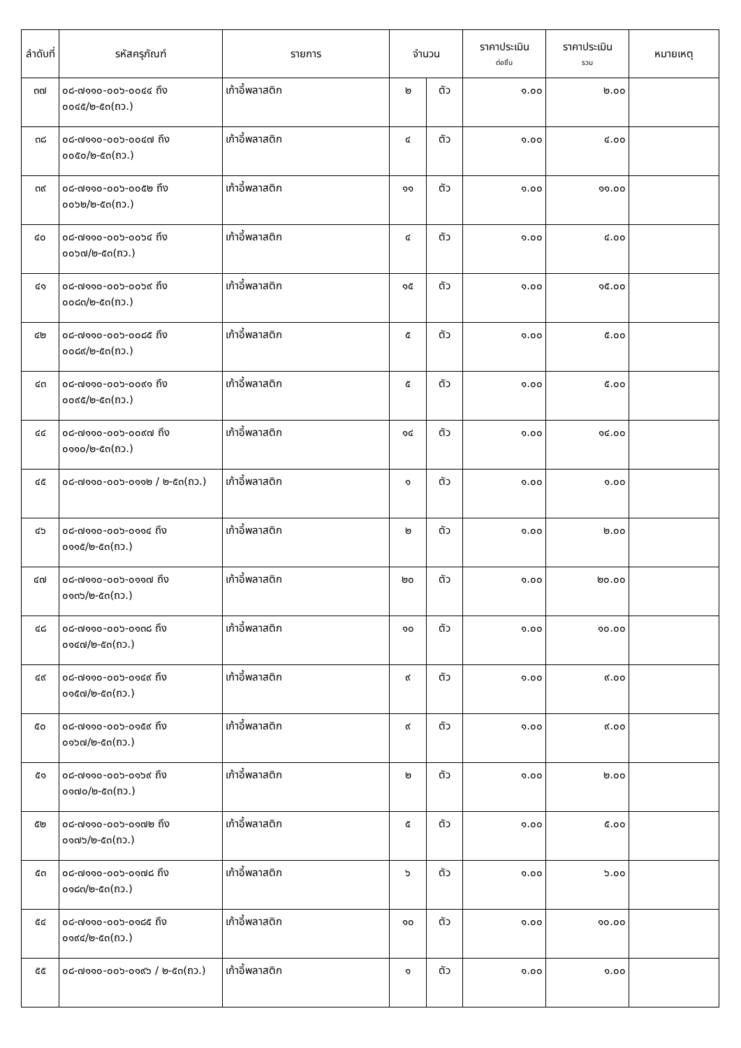| ลำดับที่ | รหัสครุภัณฑ์ | รายการ | จำนวน | | ราคาประเมิน ต่อชิ้น | ราคาประเมิน รวม | หมายเหตุ |
| --- | --- | --- | --- | --- | --- | --- | --- |
| ๓๗ | ๐๘-๗๑๑๐-๐๐๖-๐๐๔๔ ถึง ๐๐๔๕/๒-๕๓(ถว.) | เก้าอี้พลาสติก | ๒ | ตัว | ๑.๐๐ | ๒.๐๐ | |
| ๓๘ | ๐๘-๗๑๑๐-๐๐๖-๐๐๔๗ ถึง ๐๐๕๐/๒-๕๓(ถว.) | เก้าอี้พลาสติก | ๔ | ตัว | ๑.๐๐ | ๔.๐๐ | |
| ๓๙ | ๐๘-๗๑๑๐-๐๐๖-๐๐๕๒ ถึง ๐๐๖๒/๒-๕๓(ถว.) | เก้าอี้พลาสติก | ๑๑ | ตัว | ๑.๐๐ | ๑๑.๐๐ | |
| ๔๐ | ๐๘-๗๑๑๐-๐๐๖-๐๐๖๔ ถึง ๐๐๖๗/๒-๕๓(ถว.) | เก้าอี้พลาสติก | ๔ | ตัว | ๑.๐๐ | ๔.๐๐ | |
| ๔๑ | ๐๘-๗๑๑๐-๐๐๖-๐๐๖๙ ถึง ๐๐๘๓/๒-๕๓(ถว.) | เก้าอี้พลาสติก | ๑๕ | ตัว | ๑.๐๐ | ๑๕.๐๐ | |
| ๔๒ | ๐๘-๗๑๑๐-๐๐๖-๐๐๘๕ ถึง ๐๐๘๙/๒-๕๓(ถว.) | เก้าอี้พลาสติก | ๕ | ตัว | ๑.๐๐ | ๕.๐๐ | |
| ๔๓ | ๐๘-๗๑๑๐-๐๐๖-๐๐๙๑ ถึง ๐๐๙๕/๒-๕๓(ถว.) | เก้าอี้พลาสติก | ๕ | ตัว | ๑.๐๐ | ๕.๐๐ | |
| ๔๔ | ๐๘-๗๑๑๐-๐๐๖-๐๐๙๗ ถึง ๐๑๑๐/๒-๕๓(ถว.) | เก้าอี้พลาสติก | ๑๔ | ตัว | ๑.๐๐ | ๑๔.๐๐ | |
| ๔๕ | ๐๘-๗๑๑๐-๐๐๖-๐๑๑๒ / ๒-๕๓(ถว.) | เก้าอี้พลาสติก | ๑ | ตัว | ๑.๐๐ | ๑.๐๐ | |
| ๔๖ | ๐๘-๗๑๑๐-๐๐๖-๐๑๑๔ ถึง ๐๑๑๕/๒-๕๓(ถว.) | เก้าอี้พลาสติก | ๒ | ตัว | ๑.๐๐ | ๒.๐๐ | |
| ๔๗ | ๐๘-๗๑๑๐-๐๐๖-๐๑๑๗ ถึง ๐๑๓๖/๒-๕๓(ถว.) | เก้าอี้พลาสติก | ๒๐ | ตัว | ๑.๐๐ | ๒๐.๐๐ | |
| ๔๘ | ๐๘-๗๑๑๐-๐๐๖-๐๑๓๘ ถึง ๐๑๔๗/๒-๕๓(ถว.) | เก้าอี้พลาสติก | ๑๐ | ตัว | ๑.๐๐ | ๑๐.๐๐ | |
| ๔๙ | ๐๘-๗๑๑๐-๐๐๖-๐๑๔๙ ถึง ๐๑๕๗/๒-๕๓(ถว.) | เก้าอี้พลาสติก | ๙ | ตัว | ๑.๐๐ | ๙.๐๐ | |
| ๕๐ | ๐๘-๗๑๑๐-๐๐๖-๐๑๕๙ ถึง ๐๑๖๗/๒-๕๓(ถว.) | เก้าอี้พลาสติก | ๙ | ตัว | ๑.๐๐ | ๙.๐๐ | |
| ๕๑ | ๐๘-๗๑๑๐-๐๐๖-๐๑๖๙ ถึง ๐๑๗๐/๒-๕๓(ถว.) | เก้าอี้พลาสติก | ๒ | ตัว | ๑.๐๐ | ๒.๐๐ | |
| ๕๒ | ๐๘-๗๑๑๐-๐๐๖-๐๑๗๒ ถึง ๐๑๗๖/๒-๕๓(ถว.) | เก้าอี้พลาสติก | ๕ | ตัว | ๑.๐๐ | ๕.๐๐ | |
| ๕๓ | ๐๘-๗๑๑๐-๐๐๖-๐๑๗๘ ถึง ๐๑๘๓/๒-๕๓(ถว.) | เก้าอี้พลาสติก | ๖ | ตัว | ๑.๐๐ | ๖.๐๐ | |
| ๕๔ | ๐๘-๗๑๑๐-๐๐๖-๐๑๘๕ ถึง ๐๑๙๔/๒-๕๓(ถว.) | เก้าอี้พลาสติก | ๑๐ | ตัว | ๑.๐๐ | ๑๐.๐๐ | |
| ๕๕ | ๐๘-๗๑๑๐-๐๐๖-๐๑๙๖ / ๒-๕๓(ถว.) | เก้าอี้พลาสติก | ๑ | ตัว | ๑.๐๐ | ๑.๐๐ | |